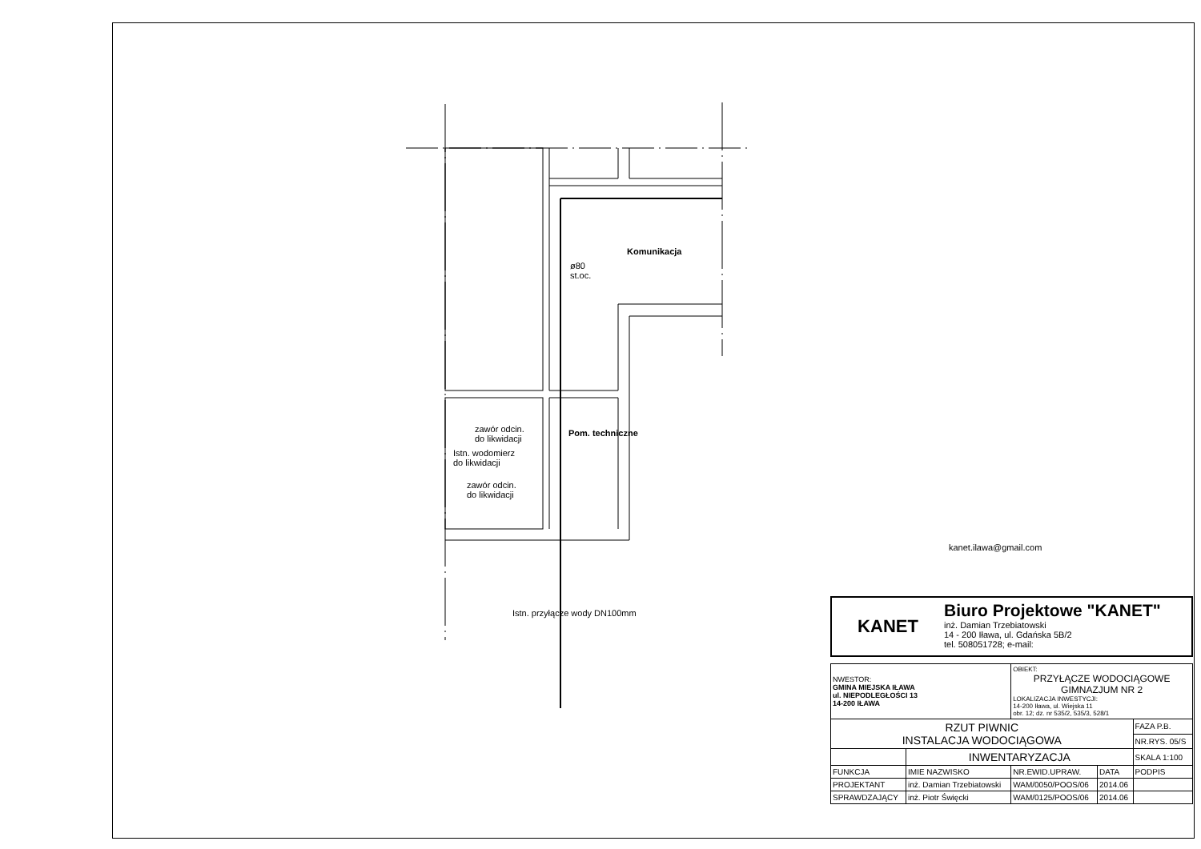ø80
st.oc.
Komunikacja
Pom. techniczne
zawór odcin.
do likwidacji
Istn. wodomierz
do likwidacji
zawór odcin.
do likwidacji
Istn. przyłącze wody DN100mm
kanet.ilawa@gmail.com
KANET
Biuro Projektowe "KANET"
inż. Damian Trzebiatowski
14 - 200 Iława, ul. Gdańska 5B/2
tel. 508051728; e-mail:
| NWESTOR: GMINA MIEJSKA IŁAWA ul. NIEPODLEGŁOŚCI 13 14-200 IŁAWA | | OBIEKT: PRZYŁĄCZE WODOCIĄGOWE GIMNAZJUM NR 2 LOKALIZACJA INWESTYCJI: 14-200 Iława, ul. Wiejska 11 obr. 12; dz. nr 535/2, 535/3, 528/1 | | |
| RZUT PIWNIC INSTALACJA WODOCIĄGOWA | | | | FAZA P.B. |
| | | | | NR.RYS. 05/S |
| | INWENTARYZACJA | | | SKALA 1:100 |
| FUNKCJA | IMIE NAZWISKO | NR.EWID.UPRAW. | DATA | PODPIS |
| PROJEKTANT | inż. Damian Trzebiatowski | WAM/0050/POOS/06 | 2014.06 | |
| SPRAWDZAJĄCY | inż. Piotr Święcki | WAM/0125/POOS/06 | 2014.06 | |